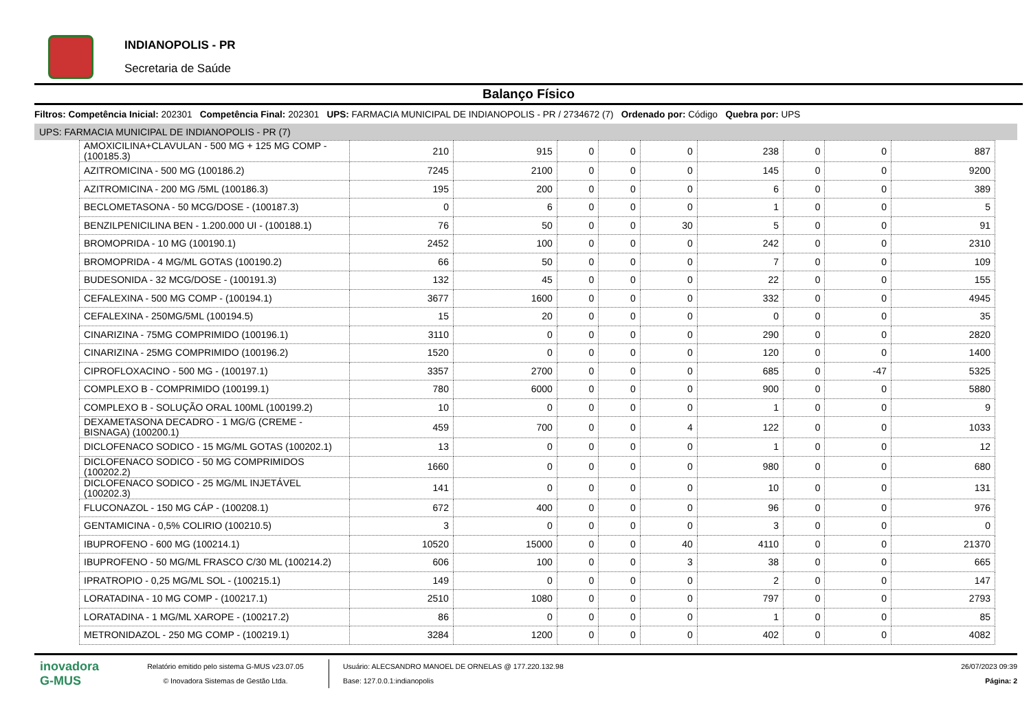INDIANOPOLIS - PR
Secretaria de Saúde
Balanço Físico
Filtros: Competência Inicial: 202301 Competência Final: 202301 UPS: FARMACIA MUNICIPAL DE INDIANOPOLIS - PR / 2734672 (7) Ordenado por: Código Quebra por: UPS
UPS: FARMACIA MUNICIPAL DE INDIANOPOLIS - PR (7)
| AMOXICILINA+CLAVULAN - 500 MG + 125 MG COMP - (100185.3) | 210 | 915 | 0 | 0 | 0 | 238 | 0 | 0 | 887 |
| AZITROMICINA - 500 MG (100186.2) | 7245 | 2100 | 0 | 0 | 0 | 145 | 0 | 0 | 9200 |
| AZITROMICINA - 200 MG /5ML (100186.3) | 195 | 200 | 0 | 0 | 0 | 6 | 0 | 0 | 389 |
| BECLOMETASONA - 50 MCG/DOSE - (100187.3) | 0 | 6 | 0 | 0 | 0 | 1 | 0 | 0 | 5 |
| BENZILPENICILINA BEN - 1.200.000 UI - (100188.1) | 76 | 50 | 0 | 0 | 30 | 5 | 0 | 0 | 91 |
| BROMOPRIDA - 10 MG (100190.1) | 2452 | 100 | 0 | 0 | 0 | 242 | 0 | 0 | 2310 |
| BROMOPRIDA - 4 MG/ML GOTAS (100190.2) | 66 | 50 | 0 | 0 | 0 | 7 | 0 | 0 | 109 |
| BUDESONIDA - 32 MCG/DOSE - (100191.3) | 132 | 45 | 0 | 0 | 0 | 22 | 0 | 0 | 155 |
| CEFALEXINA - 500 MG COMP - (100194.1) | 3677 | 1600 | 0 | 0 | 0 | 332 | 0 | 0 | 4945 |
| CEFALEXINA - 250MG/5ML (100194.5) | 15 | 20 | 0 | 0 | 0 | 0 | 0 | 0 | 35 |
| CINARIZINA - 75MG COMPRIMIDO (100196.1) | 3110 | 0 | 0 | 0 | 0 | 290 | 0 | 0 | 2820 |
| CINARIZINA - 25MG COMPRIMIDO (100196.2) | 1520 | 0 | 0 | 0 | 0 | 120 | 0 | 0 | 1400 |
| CIPROFLOXACINO - 500 MG - (100197.1) | 3357 | 2700 | 0 | 0 | 0 | 685 | 0 | -47 | 5325 |
| COMPLEXO B - COMPRIMIDO (100199.1) | 780 | 6000 | 0 | 0 | 0 | 900 | 0 | 0 | 5880 |
| COMPLEXO B - SOLUÇÃO ORAL 100ML (100199.2) | 10 | 0 | 0 | 0 | 0 | 1 | 0 | 0 | 9 |
| DEXAMETASONA DECADRO - 1 MG/G (CREME - BISNAGA) (100200.1) | 459 | 700 | 0 | 0 | 4 | 122 | 0 | 0 | 1033 |
| DICLOFENACO SODICO - 15 MG/ML GOTAS (100202.1) | 13 | 0 | 0 | 0 | 0 | 1 | 0 | 0 | 12 |
| DICLOFENACO SODICO - 50 MG COMPRIMIDOS (100202.2) | 1660 | 0 | 0 | 0 | 0 | 980 | 0 | 0 | 680 |
| DICLOFENACO SODICO - 25 MG/ML INJETÁVEL (100202.3) | 141 | 0 | 0 | 0 | 0 | 10 | 0 | 0 | 131 |
| FLUCONAZOL - 150 MG CÁP - (100208.1) | 672 | 400 | 0 | 0 | 0 | 96 | 0 | 0 | 976 |
| GENTAMICINA - 0,5% COLIRIO (100210.5) | 3 | 0 | 0 | 0 | 0 | 3 | 0 | 0 | 0 |
| IBUPROFENO - 600 MG (100214.1) | 10520 | 15000 | 0 | 0 | 40 | 4110 | 0 | 0 | 21370 |
| IBUPROFENO - 50 MG/ML FRASCO C/30 ML (100214.2) | 606 | 100 | 0 | 0 | 3 | 38 | 0 | 0 | 665 |
| IPRATROPIO - 0,25 MG/ML SOL - (100215.1) | 149 | 0 | 0 | 0 | 0 | 2 | 0 | 0 | 147 |
| LORATADINA - 10 MG COMP - (100217.1) | 2510 | 1080 | 0 | 0 | 0 | 797 | 0 | 0 | 2793 |
| LORATADINA - 1 MG/ML XAROPE - (100217.2) | 86 | 0 | 0 | 0 | 0 | 1 | 0 | 0 | 85 |
| METRONIDAZOL - 250 MG COMP - (100219.1) | 3284 | 1200 | 0 | 0 | 0 | 402 | 0 | 0 | 4082 |
inovadora
G-MUS
Relatório emitido pelo sistema G-MUS v23.07.05
© Inovadora Sistemas de Gestão Ltda.
Usuário: ALECSANDRO MANOEL DE ORNELAS @ 177.220.132.98
Base: 127.0.0.1:indianopolis
26/07/2023 09:39
Página: 2